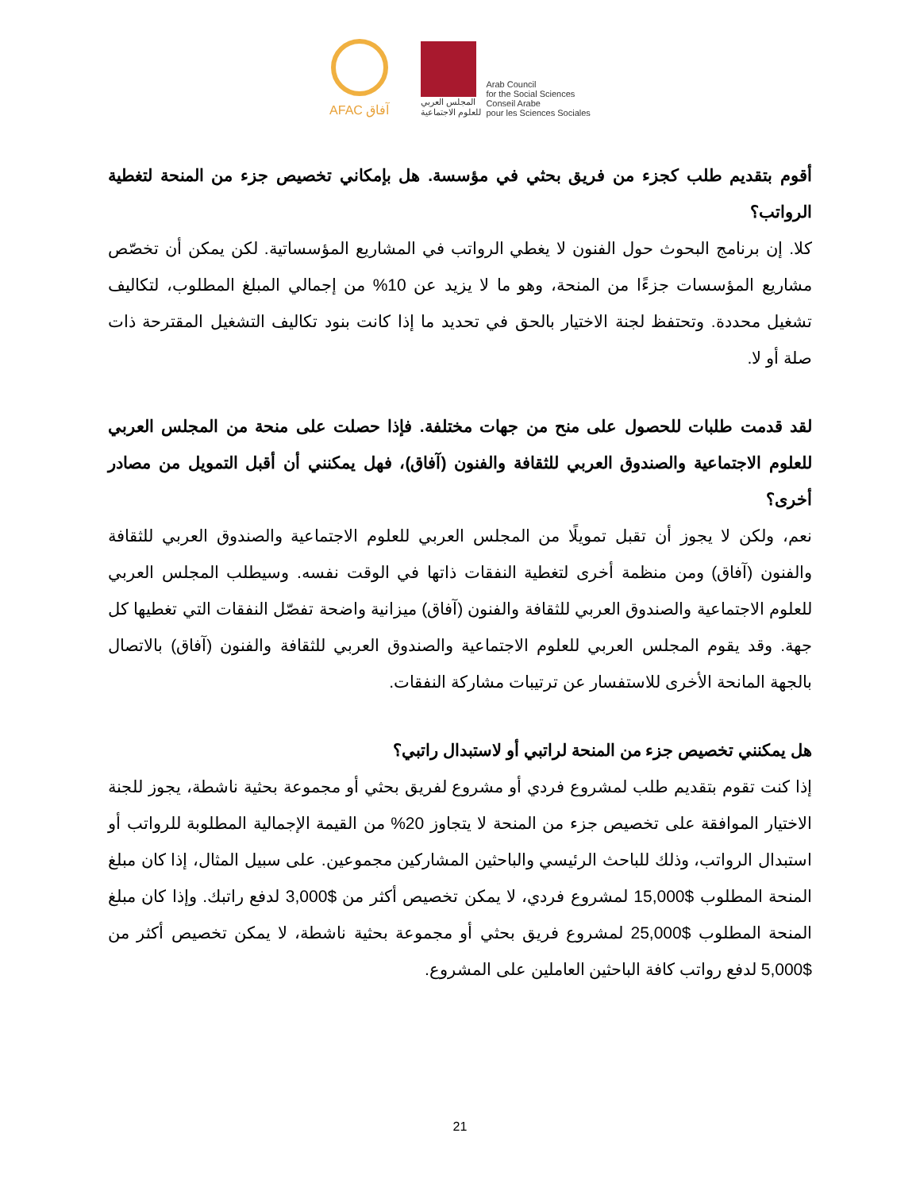AFAC آفاق
المجلس العربي
للعلوم الاجتماعية
Arab Council
for the Social Sciences
Conseil Arabe
pour les Sciences Sociales
أقوم بتقديم طلب كجزء من فريق بحثي في مؤسسة. هل بإمكاني تخصيص جزء من المنحة لتغطية الرواتب؟
كلا. إن برنامج البحوث حول الفنون لا يغطي الرواتب في المشاريع المؤسساتية. لكن يمكن أن تخصّص مشاريع المؤسسات جزءًا من المنحة، وهو ما لا يزيد عن 10% من إجمالي المبلغ المطلوب، لتكاليف تشغيل محددة. وتحتفظ لجنة الاختيار بالحق في تحديد ما إذا كانت بنود تكاليف التشغيل المقترحة ذات صلة أو لا.
لقد قدمت طلبات للحصول على منح من جهات مختلفة. فإذا حصلت على منحة من المجلس العربي للعلوم الاجتماعية والصندوق العربي للثقافة والفنون (آفاق)، فهل يمكنني أن أقبل التمويل من مصادر أخرى؟
نعم، ولكن لا يجوز أن تقبل تمويلًا من المجلس العربي للعلوم الاجتماعية والصندوق العربي للثقافة والفنون (آفاق) ومن منظمة أخرى لتغطية النفقات ذاتها في الوقت نفسه. وسيطلب المجلس العربي للعلوم الاجتماعية والصندوق العربي للثقافة والفنون (آفاق) ميزانية واضحة تفصّل النفقات التي تغطيها كل جهة. وقد يقوم المجلس العربي للعلوم الاجتماعية والصندوق العربي للثقافة والفنون (آفاق) بالاتصال بالجهة المانحة الأخرى للاستفسار عن ترتيبات مشاركة النفقات.
هل يمكنني تخصيص جزء من المنحة لراتبي أو لاستبدال راتبي؟
إذا كنت تقوم بتقديم طلب لمشروع فردي أو مشروع لفريق بحثي أو مجموعة بحثية ناشطة، يجوز للجنة الاختيار الموافقة على تخصيص جزء من المنحة لا يتجاوز 20% من القيمة الإجمالية المطلوبة للرواتب أو استبدال الرواتب، وذلك للباحث الرئيسي والباحثين المشاركين مجموعين. على سبيل المثال، إذا كان مبلغ المنحة المطلوب $15,000 لمشروع فردي، لا يمكن تخصيص أكثر من $3,000 لدفع راتبك. وإذا كان مبلغ المنحة المطلوب $25,000 لمشروع فريق بحثي أو مجموعة بحثية ناشطة، لا يمكن تخصيص أكثر من $5,000 لدفع رواتب كافة الباحثين العاملين على المشروع.
21